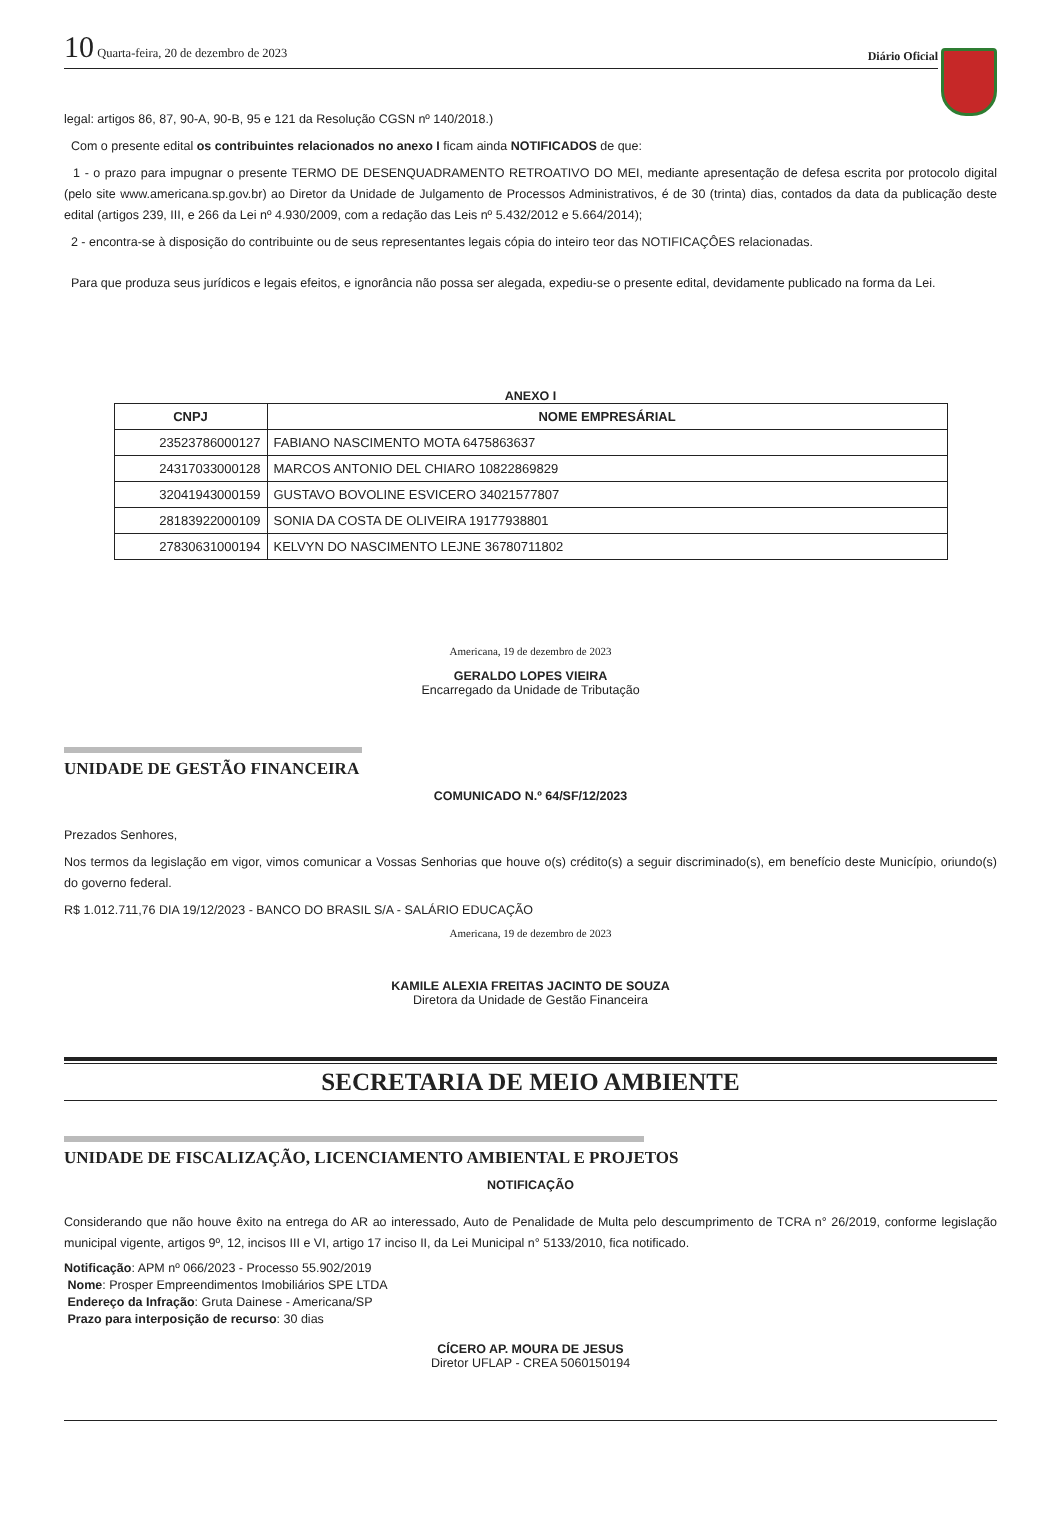10 Quarta-feira, 20 de dezembro de 2023
Diário Oficial
legal: artigos 86, 87, 90-A, 90-B, 95 e 121 da Resolução CGSN nº 140/2018.)
Com o presente edital os contribuintes relacionados no anexo I ficam ainda NOTIFICADOS de que:
1 - o prazo para impugnar o presente TERMO DE DESENQUADRAMENTO RETROATIVO DO MEI, mediante apresentação de defesa escrita por protocolo digital (pelo site www.americana.sp.gov.br) ao Diretor da Unidade de Julgamento de Processos Administrativos, é de 30 (trinta) dias, contados da data da publicação deste edital (artigos 239, III, e 266 da Lei nº 4.930/2009, com a redação das Leis nº 5.432/2012 e 5.664/2014);
2 - encontra-se à disposição do contribuinte ou de seus representantes legais cópia do inteiro teor das NOTIFICAÇÔES relacionadas.
Para que produza seus jurídicos e legais efeitos, e ignorância não possa ser alegada, expediu-se o presente edital, devidamente publicado na forma da Lei.
ANEXO I
| CNPJ | NOME EMPRESÁRIAL |
| --- | --- |
| 23523786000127 | FABIANO NASCIMENTO MOTA 6475863637 |
| 24317033000128 | MARCOS ANTONIO DEL CHIARO 10822869829 |
| 32041943000159 | GUSTAVO BOVOLINE ESVICERO 34021577807 |
| 28183922000109 | SONIA DA COSTA DE OLIVEIRA 19177938801 |
| 27830631000194 | KELVYN DO NASCIMENTO LEJNE 36780711802 |
Americana, 19 de dezembro de 2023
GERALDO LOPES VIEIRA
Encarregado da Unidade de Tributação
UNIDADE DE GESTÃO FINANCEIRA
COMUNICADO N.º 64/SF/12/2023
Prezados Senhores,
Nos termos da legislação em vigor, vimos comunicar a Vossas Senhorias que houve o(s) crédito(s) a seguir discriminado(s), em benefício deste Município, oriundo(s) do governo federal.
R$ 1.012.711,76 DIA 19/12/2023 - BANCO DO BRASIL S/A - SALÁRIO EDUCAÇÃO
Americana, 19 de dezembro de 2023
KAMILE ALEXIA FREITAS JACINTO DE SOUZA
Diretora da Unidade de Gestão Financeira
SECRETARIA DE MEIO AMBIENTE
UNIDADE DE FISCALIZAÇÃO, LICENCIAMENTO AMBIENTAL E PROJETOS
NOTIFICAÇÃO
Considerando que não houve êxito na entrega do AR ao interessado, Auto de Penalidade de Multa pelo descumprimento de TCRA n° 26/2019, conforme legislação municipal vigente, artigos 9º, 12, incisos III e VI, artigo 17 inciso II, da Lei Municipal n° 5133/2010, fica notificado.
Notificação: APM nº 066/2023 - Processo 55.902/2019
Nome: Prosper Empreendimentos Imobiliários SPE LTDA
Endereço da Infração: Gruta Dainese - Americana/SP
Prazo para interposição de recurso: 30 dias
CÍCERO AP. MOURA DE JESUS
Diretor UFLAP - CREA 5060150194